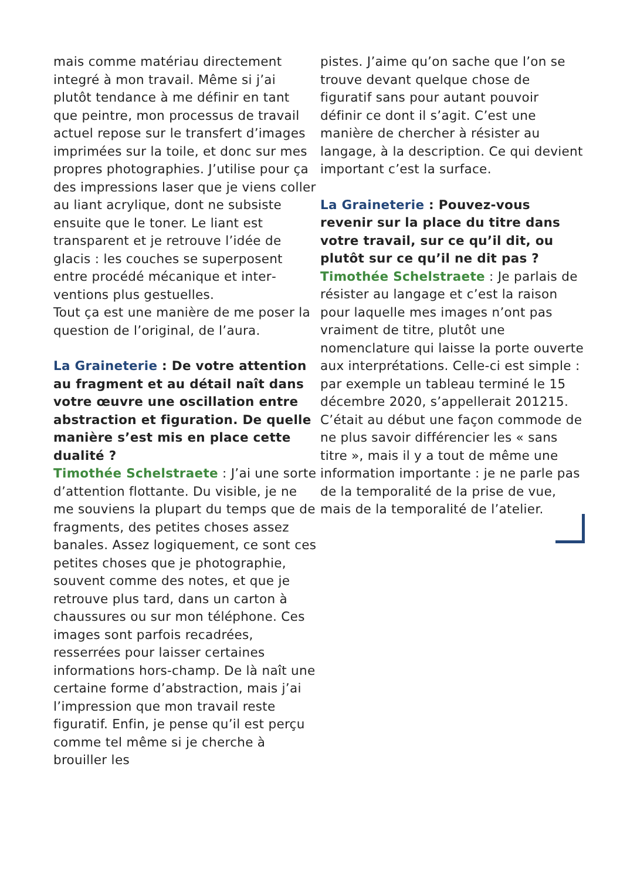mais comme matériau directement integré à mon travail. Même si j’ai plutôt tendance à me définir en tant que peintre, mon processus de travail actuel repose sur le transfert d’images imprimées sur la toile, et donc sur mes propres photographies. J’utilise pour ça des impressions laser que je viens coller au liant acrylique, dont ne subsiste ensuite que le toner. Le liant est transparent et je retrouve l’idée de glacis : les couches se superposent entre procédé mécanique et inter­ventions plus gestuelles.
Tout ça est une manière de me poser la question de l’original, de l’aura.
La Graineterie : De votre atten­tion au fragment et au détail naît dans votre œuvre une oscillation entre abstraction et figuration. De quelle manière s’est mis en place cette dualité ?
Timothée Schelstraete : J’ai une sorte d’attention flottante. Du visible, je ne me souviens la plupart du temps que de fragments, des petites choses assez banales. Assez logiquement, ce sont ces petites choses que je photographie, souvent comme des notes, et que je retrouve plus tard, dans un carton à chaussures ou sur mon téléphone. Ces images sont parfois recadrées, resserrées pour laisser certaines informations hors-champ. De là naît une certaine forme d’abstraction, mais j’ai l’impression que mon travail reste figuratif. Enfin, je pense qu’il est perçu comme tel même si je cherche à brouiller les
pistes. J’aime qu’on sache que l’on se trouve devant quelque chose de figuratif sans pour autant pouvoir définir ce dont il s’agit. C’est une manière de chercher à résister au langage, à la description. Ce qui devient important c’est la surface.
La Graineterie : Pouvez-vous revenir sur la place du titre dans votre travail, sur ce qu’il dit, ou plutôt sur ce qu’il ne dit pas ?
Timothée Schelstraete : Je parlais de résister au langage et c’est la raison pour laquelle mes images n’ont pas vraiment de titre, plutôt une nomenclature qui laisse la porte ouverte aux interprétations. Celle-ci est simple : par exemple un tableau terminé le 15 décembre 2020, s’ap­pellerait 201215. C’était au début une façon commode de ne plus savoir différencier les « sans titre », mais il y a tout de même une infor­mation importante : je ne parle pas de la temporalité de la prise de vue, mais de la temporalité de l’atelier.